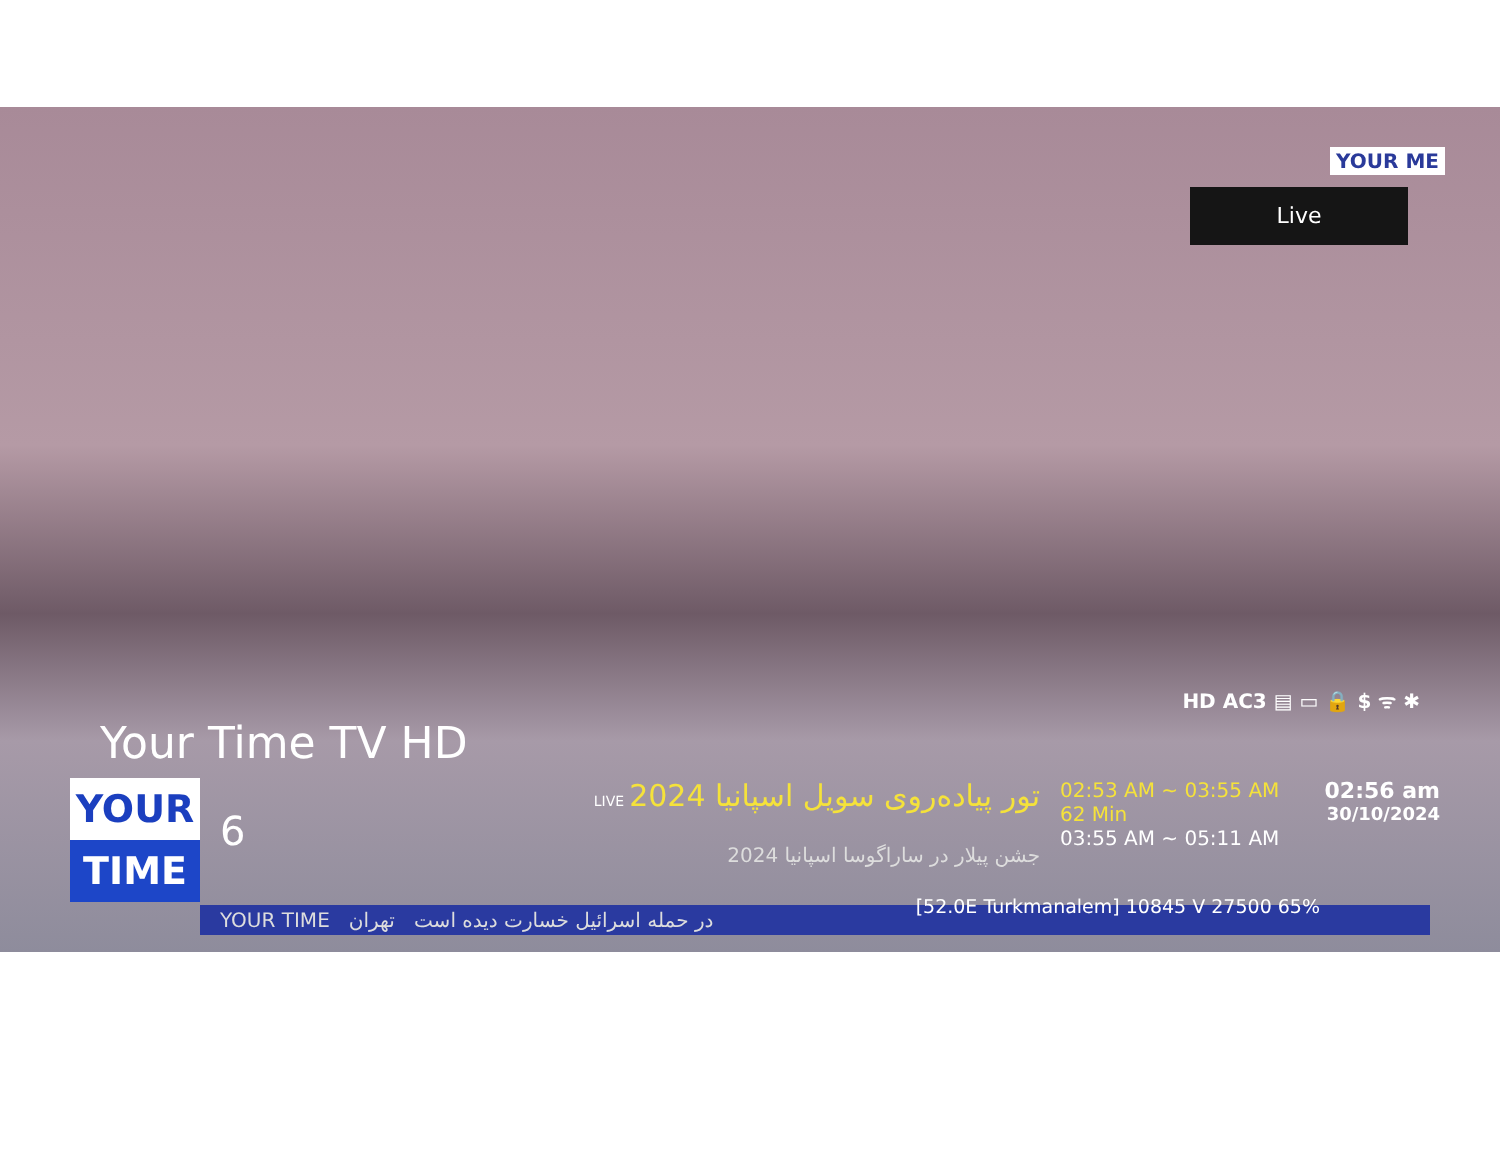YOUR ME
Live
Your Time TV HD
HD AC3 ▤ ▭ 🔒 $ ᯤ ✱
YOUR
TIME
6
LIVE تور پیاده‌روی سویل اسپانیا 2024
جشن پیلار در ساراگوسا اسپانیا 2024
02:53 AM ~ 03:55 AM
62 Min
03:55 AM ~ 05:11 AM
02:56 am
30/10/2024
YOUR TIME در حمله اسرائیل خسارت دیده است تهران
[52.0E Turkmanalem] 10845 V 27500 65%